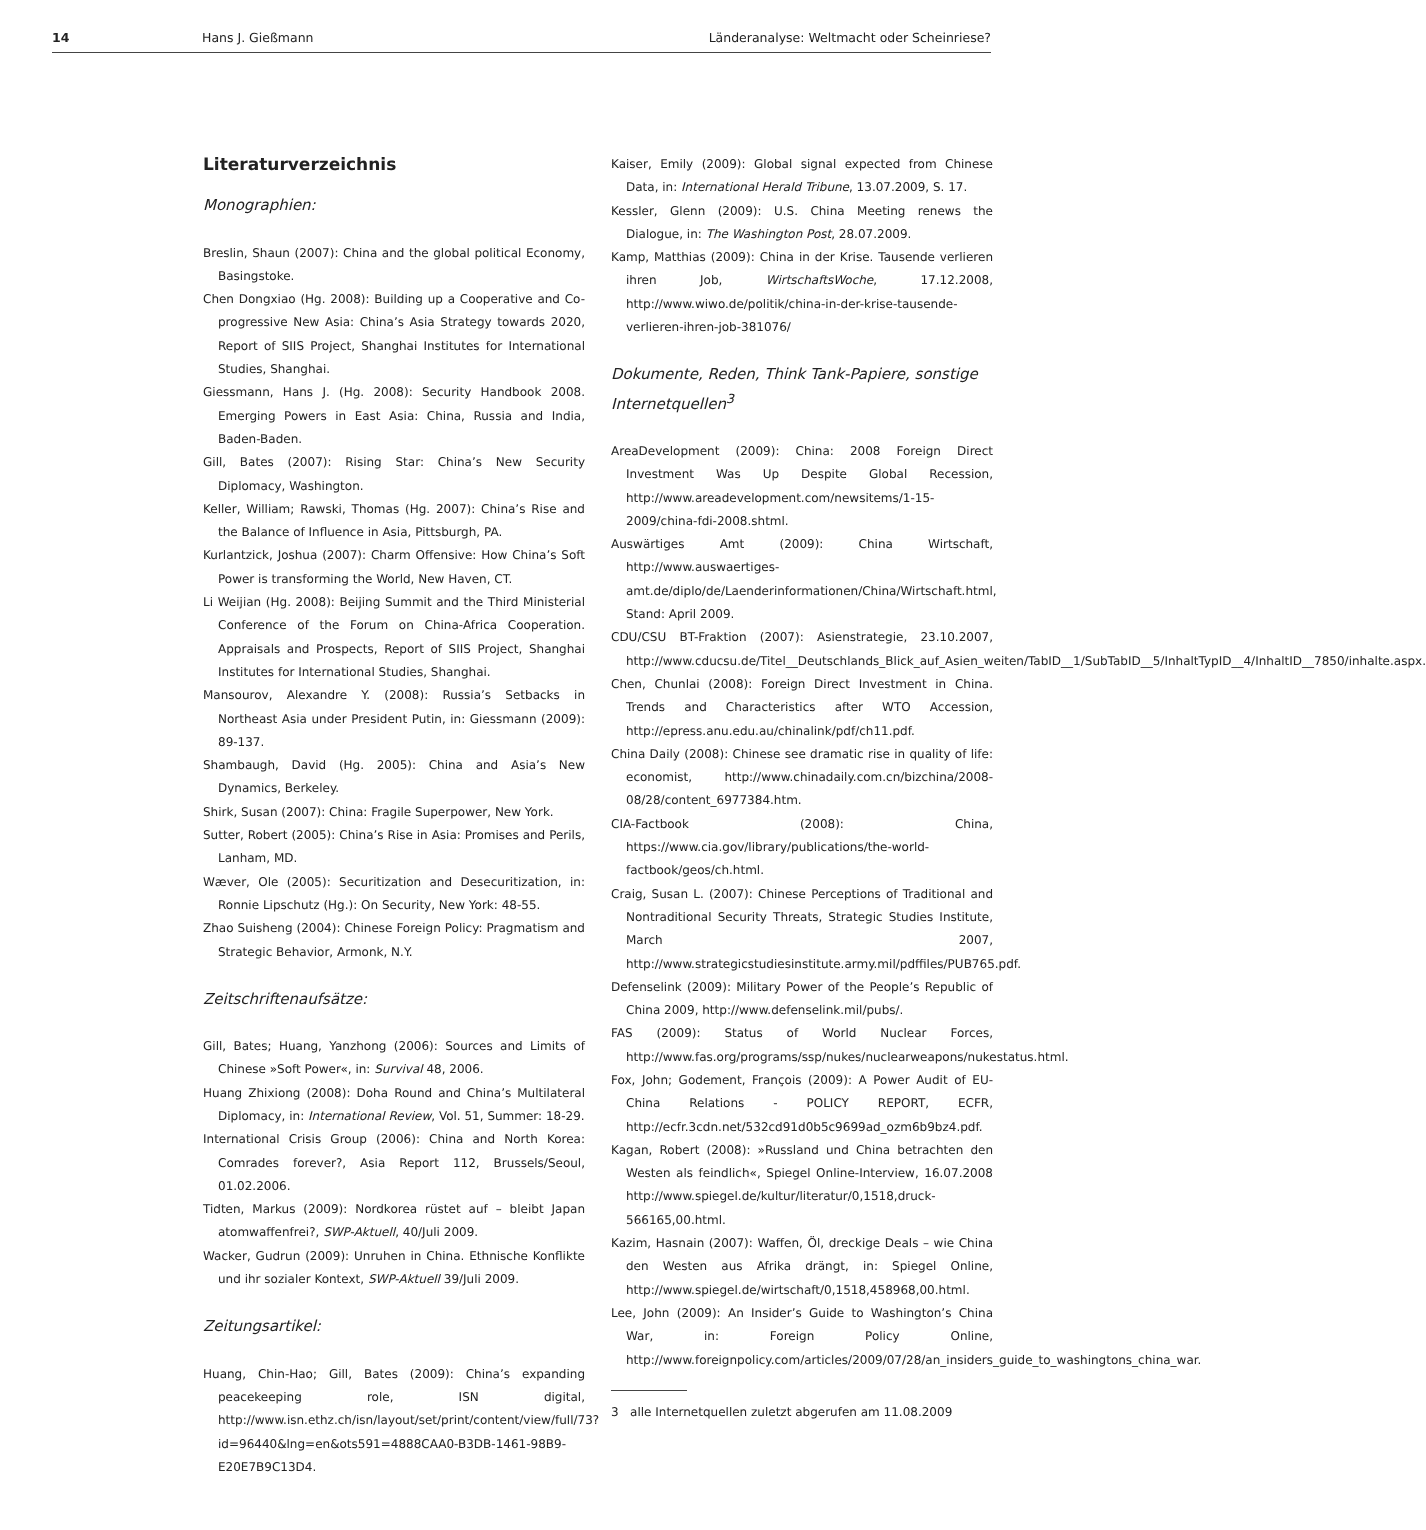14 Hans J. Gießmann Länderanalyse: Weltmacht oder Scheinriese?
Literaturverzeichnis
Monographien:
Breslin, Shaun (2007): China and the global political Economy, Basingstoke.
Chen Dongxiao (Hg. 2008): Building up a Cooperative and Co-progressive New Asia: China’s Asia Strategy towards 2020, Report of SIIS Project, Shanghai Institutes for International Studies, Shanghai.
Giessmann, Hans J. (Hg. 2008): Security Handbook 2008. Emerging Powers in East Asia: China, Russia and India, Baden-Baden.
Gill, Bates (2007): Rising Star: China’s New Security Diplomacy, Washington.
Keller, William; Rawski, Thomas (Hg. 2007): China’s Rise and the Balance of Influence in Asia, Pittsburgh, PA.
Kurlantzick, Joshua (2007): Charm Offensive: How China’s Soft Power is transforming the World, New Haven, CT.
Li Weijian (Hg. 2008): Beijing Summit and the Third Ministerial Conference of the Forum on China-Africa Cooperation. Appraisals and Prospects, Report of SIIS Project, Shanghai Institutes for International Studies, Shanghai.
Mansourov, Alexandre Y. (2008): Russia’s Setbacks in Northeast Asia under President Putin, in: Giessmann (2009): 89-137.
Shambaugh, David (Hg. 2005): China and Asia’s New Dynamics, Berkeley.
Shirk, Susan (2007): China: Fragile Superpower, New York.
Sutter, Robert (2005): China’s Rise in Asia: Promises and Perils, Lanham, MD.
Wæver, Ole (2005): Securitization and Desecuritization, in: Ronnie Lipschutz (Hg.): On Security, New York: 48-55.
Zhao Suisheng (2004): Chinese Foreign Policy: Pragmatism and Strategic Behavior, Armonk, N.Y.
Zeitschriftenaufsätze:
Gill, Bates; Huang, Yanzhong (2006): Sources and Limits of Chinese »Soft Power«, in: Survival 48, 2006.
Huang Zhixiong (2008): Doha Round and China’s Multilateral Diplomacy, in: International Review, Vol. 51, Summer: 18-29.
International Crisis Group (2006): China and North Korea: Comrades forever?, Asia Report 112, Brussels/Seoul, 01.02.2006.
Tidten, Markus (2009): Nordkorea rüstet auf – bleibt Japan atomwaffenfrei?, SWP-Aktuell, 40/Juli 2009.
Wacker, Gudrun (2009): Unruhen in China. Ethnische Konflikte und ihr sozialer Kontext, SWP-Aktuell 39/Juli 2009.
Zeitungsartikel:
Huang, Chin-Hao; Gill, Bates (2009): China’s expanding peacekeeping role, ISN digital, http://www.isn.ethz.ch/isn/layout/set/print/content/view/full/73?id=96440&lng=en&ots591=4888CAA0-B3DB-1461-98B9-E20E7B9C13D4.
Kaiser, Emily (2009): Global signal expected from Chinese Data, in: International Herald Tribune, 13.07.2009, S. 17.
Kessler, Glenn (2009): U.S. China Meeting renews the Dialogue, in: The Washington Post, 28.07.2009.
Kamp, Matthias (2009): China in der Krise. Tausende verlieren ihren Job, WirtschaftsWoche, 17.12.2008, http://www.wiwo.de/politik/china-in-der-krise-tausende-verlieren-ihren-job-381076/
Dokumente, Reden, Think Tank-Papiere, sonstige Internetquellen<sup>3</sup>
AreaDevelopment (2009): China: 2008 Foreign Direct Investment Was Up Despite Global Recession, http://www.areadevelopment.com/newsitems/1-15-2009/china-fdi-2008.shtml.
Auswärtiges Amt (2009): China Wirtschaft, http://www.auswaertiges-amt.de/diplo/de/Laenderinformationen/China/Wirtschaft.html, Stand: April 2009.
CDU/CSU BT-Fraktion (2007): Asienstrategie, 23.10.2007, http://www.cducsu.de/Titel__Deutschlands_Blick_auf_Asien_weiten/TabID__1/SubTabID__5/InhaltTypID__4/InhaltID__7850/inhalte.aspx.
Chen, Chunlai (2008): Foreign Direct Investment in China. Trends and Characteristics after WTO Accession, http://epress.anu.edu.au/chinalink/pdf/ch11.pdf.
China Daily (2008): Chinese see dramatic rise in quality of life: economist, http://www.chinadaily.com.cn/bizchina/2008-08/28/content_6977384.htm.
CIA-Factbook (2008): China, https://www.cia.gov/library/publications/the-world-factbook/geos/ch.html.
Craig, Susan L. (2007): Chinese Perceptions of Traditional and Nontraditional Security Threats, Strategic Studies Institute, March 2007, http://www.strategicstudiesinstitute.army.mil/pdffiles/PUB765.pdf.
Defenselink (2009): Military Power of the People’s Republic of China 2009, http://www.defenselink.mil/pubs/.
FAS (2009): Status of World Nuclear Forces, http://www.fas.org/programs/ssp/nukes/nuclearweapons/nukestatus.html.
Fox, John; Godement, François (2009): A Power Audit of EU-China Relations - POLICY REPORT, ECFR, http://ecfr.3cdn.net/532cd91d0b5c9699ad_ozm6b9bz4.pdf.
Kagan, Robert (2008): »Russland und China betrachten den Westen als feindlich«, Spiegel Online-Interview, 16.07.2008 http://www.spiegel.de/kultur/literatur/0,1518,druck-566165,00.html.
Kazim, Hasnain (2007): Waffen, Öl, dreckige Deals – wie China den Westen aus Afrika drängt, in: Spiegel Online, http://www.spiegel.de/wirtschaft/0,1518,458968,00.html.
Lee, John (2009): An Insider’s Guide to Washington’s China War, in: Foreign Policy Online, http://www.foreignpolicy.com/articles/2009/07/28/an_insiders_guide_to_washingtons_china_war.
3 alle Internetquellen zuletzt abgerufen am 11.08.2009